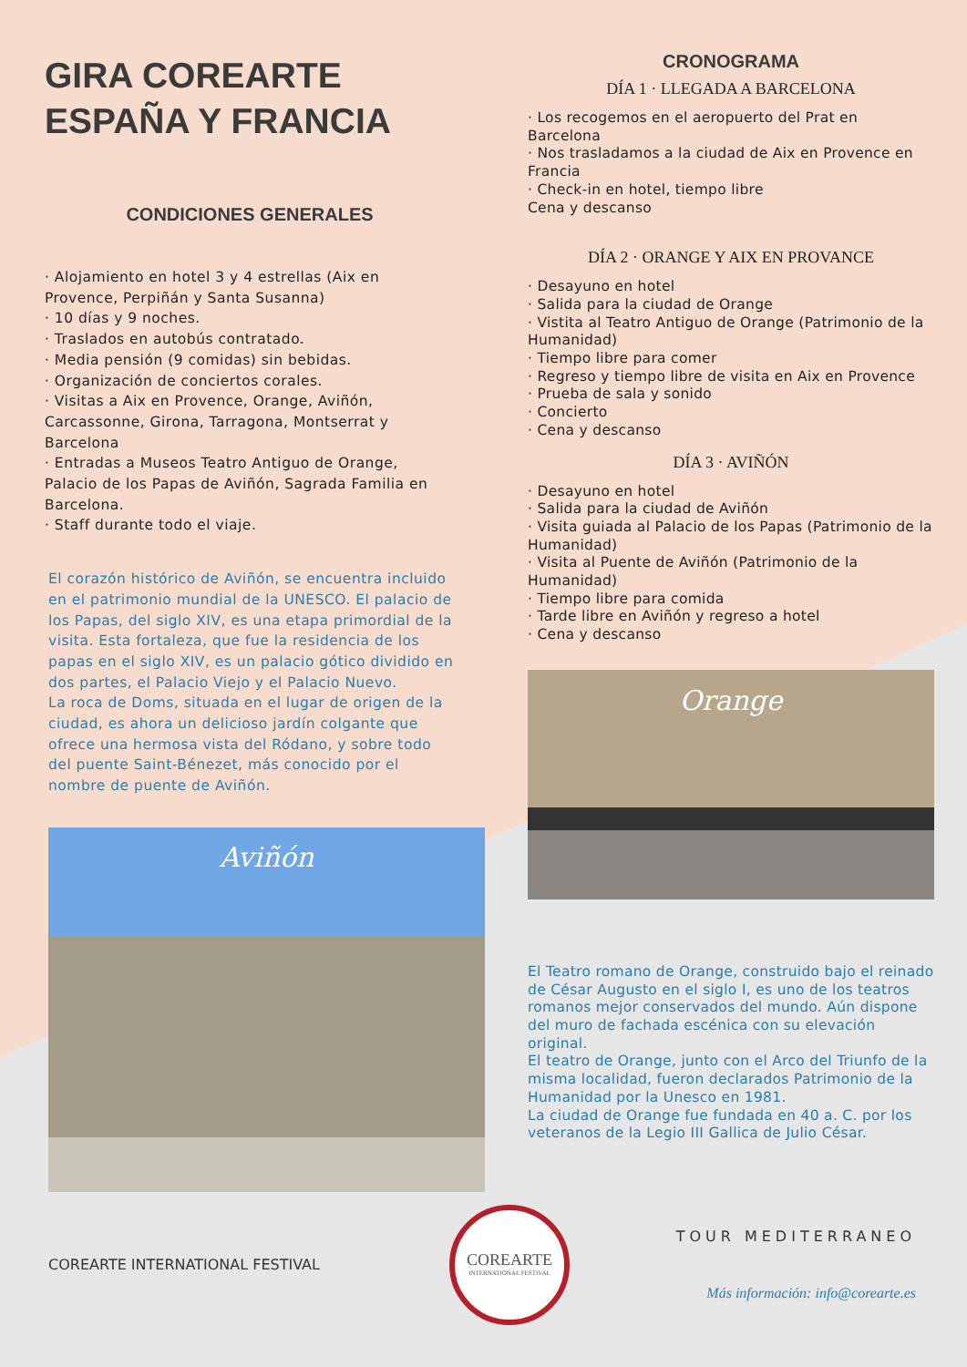GIRA COREARTE ESPAÑA Y FRANCIA
CONDICIONES GENERALES
· Alojamiento en hotel 3 y 4 estrellas (Aix en Provence, Perpiñán y Santa Susanna)
· 10 días y 9 noches.
· Traslados en autobús contratado.
· Media pensión (9 comidas) sin bebidas.
· Organización de conciertos corales.
· Visitas a Aix en Provence, Orange, Aviñón, Carcassonne, Girona, Tarragona, Montserrat y Barcelona
· Entradas a Museos Teatro Antiguo de Orange, Palacio de los Papas de Aviñón, Sagrada Familia en Barcelona.
· Staff durante todo el viaje.
El corazón histórico de Aviñón, se encuentra incluido en el patrimonio mundial de la UNESCO. El palacio de los Papas, del siglo XIV, es una etapa primordial de la visita. Esta fortaleza, que fue la residencia de los papas en el siglo XIV, es un palacio gótico dividido en dos partes, el Palacio Viejo y el Palacio Nuevo.
La roca de Doms, situada en el lugar de origen de la ciudad, es ahora un delicioso jardín colgante que ofrece una hermosa vista del Ródano, y sobre todo del puente Saint-Bénezet, más conocido por el nombre de puente de Aviñón.
Aviñón
CRONOGRAMA
DÍA 1 · LLEGADA A BARCELONA
· Los recogemos en el aeropuerto del Prat en Barcelona
· Nos trasladamos a la ciudad de Aix en Provence en Francia
· Check-in en hotel, tiempo libre
Cena y descanso
DÍA 2 · ORANGE Y AIX EN PROVANCE
· Desayuno en hotel
· Salida para la ciudad de Orange
· Vistita al Teatro Antiguo de Orange (Patrimonio de la Humanidad)
· Tiempo libre para comer
· Regreso y tiempo libre de visita en Aix en Provence
· Prueba de sala y sonido
· Concierto
· Cena y descanso
DÍA 3 · AVIÑÓN
· Desayuno en hotel
· Salida para la ciudad de Aviñón
· Visita guiada al Palacio de los Papas (Patrimonio de la Humanidad)
· Visita al Puente de Aviñón (Patrimonio de la Humanidad)
· Tiempo libre para comida
· Tarde libre en Aviñón y regreso a hotel
· Cena y descanso
Orange
El Teatro romano de Orange, construido bajo el reinado de César Augusto en el siglo I, es uno de los teatros romanos mejor conservados del mundo. Aún dispone del muro de fachada escénica con su elevación original.
El teatro de Orange, junto con el Arco del Triunfo de la misma localidad, fueron declarados Patrimonio de la Humanidad por la Unesco en 1981.
La ciudad de Orange fue fundada en 40 a. C. por los veteranos de la Legio III Gallica de Julio César.
COREARTE INTERNATIONAL FESTIVAL
COREARTE
INTERNATIONAL FESTIVAL
TOUR MEDITERRANEO
Más información: info@corearte.es